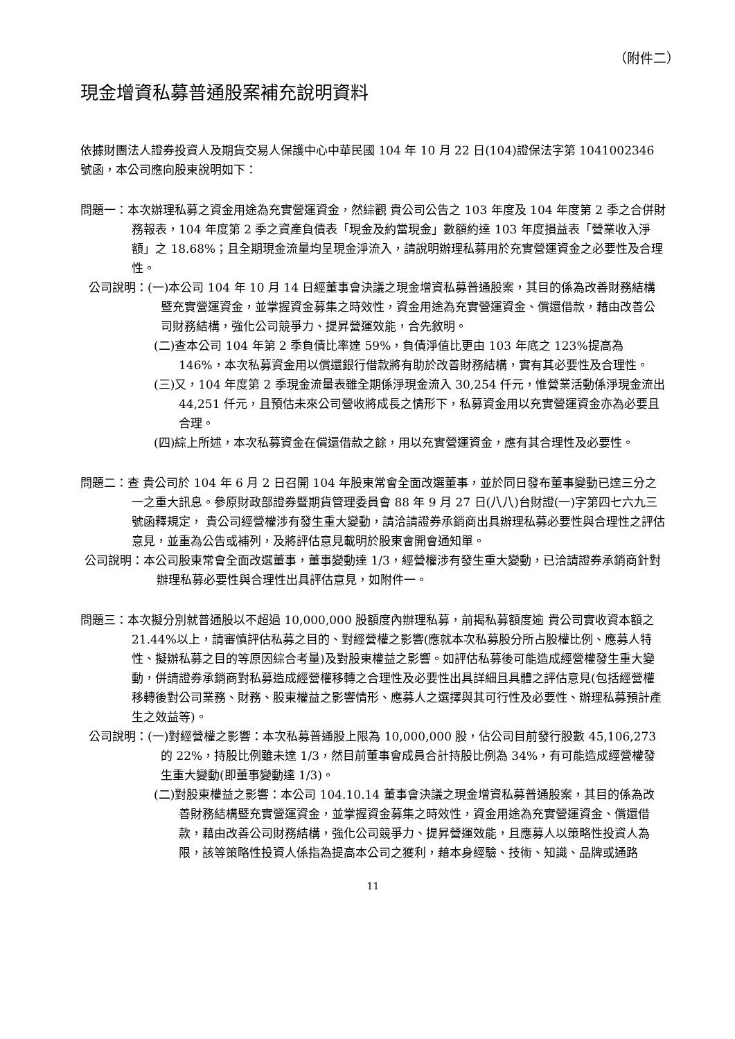（附件二）
現金增資私募普通股案補充說明資料
依據財團法人證券投資人及期貨交易人保護中心中華民國 104 年 10 月 22 日(104)證保法字第 1041002346 號函，本公司應向股東說明如下：
問題一：本次辦理私募之資金用途為充實營運資金，然綜觀 貴公司公告之 103 年度及 104 年度第 2 季之合併財務報表，104 年度第 2 季之資產負債表「現金及約當現金」數額約達 103 年度損益表「營業收入淨額」之 18.68%；且全期現金流量均呈現金淨流入，請說明辦理私募用於充實營運資金之必要性及合理性。
公司說明：(一)本公司 104 年 10 月 14 日經董事會決議之現金增資私募普通股案，其目的係為改善財務結構暨充實營運資金，並掌握資金募集之時效性，資金用途為充實營運資金、償還借款，藉由改善公司財務結構，強化公司競爭力、提昇營運效能，合先敘明。
(二)查本公司 104 年第 2 季負債比率達 59%，負債淨值比更由 103 年底之 123%提高為 146%，本次私募資金用以償還銀行借款將有助於改善財務結構，實有其必要性及合理性。
(三)又，104 年度第 2 季現金流量表雖全期係淨現金流入 30,254 仟元，惟營業活動係淨現金流出 44,251 仟元，且預估未來公司營收將成長之情形下，私募資金用以充實營運資金亦為必要且合理。
(四)綜上所述，本次私募資金在償還借款之餘，用以充實營運資金，應有其合理性及必要性。
問題二：查 貴公司於 104 年 6 月 2 日召開 104 年股東常會全面改選董事，並於同日發布董事變動已達三分之一之重大訊息。參原財政部證券暨期貨管理委員會 88 年 9 月 27 日(八八)台財證(一)字第四七六九三號函釋規定， 貴公司經營權涉有發生重大變動，請洽請證券承銷商出具辦理私募必要性與合理性之評估意見，並重為公告或補列，及將評估意見載明於股東會開會通知單。
公司說明：本公司股東常會全面改選董事，董事變動達 1/3，經營權涉有發生重大變動，已洽請證券承銷商針對辦理私募必要性與合理性出具評估意見，如附件一。
問題三：本次擬分別就普通股以不超過 10,000,000 股額度內辦理私募，前揭私募額度逾 貴公司實收資本額之 21.44%以上，請審慎評估私募之目的、對經營權之影響(應就本次私募股分所占股權比例、應募人特性、擬辦私募之目的等原因綜合考量)及對股東權益之影響。如評估私募後可能造成經營權發生重大變動，併請證券承銷商對私募造成經營權移轉之合理性及必要性出具詳細且具體之評估意見(包括經營權移轉後對公司業務、財務、股東權益之影響情形、應募人之選擇與其可行性及必要性、辦理私募預計產生之效益等)。
公司說明：(一)對經營權之影響：本次私募普通股上限為 10,000,000 股，佔公司目前發行股數 45,106,273 的 22%，持股比例雖未達 1/3，然目前董事會成員合計持股比例為 34%，有可能造成經營權發生重大變動(即董事變動達 1/3)。
(二)對股東權益之影響：本公司 104.10.14 董事會決議之現金增資私募普通股案，其目的係為改善財務結構暨充實營運資金，並掌握資金募集之時效性，資金用途為充實營運資金、償還借款，藉由改善公司財務結構，強化公司競爭力、提昇營運效能，且應募人以策略性投資人為限，該等策略性投資人係指為提高本公司之獲利，藉本身經驗、技術、知識、品牌或通路
11